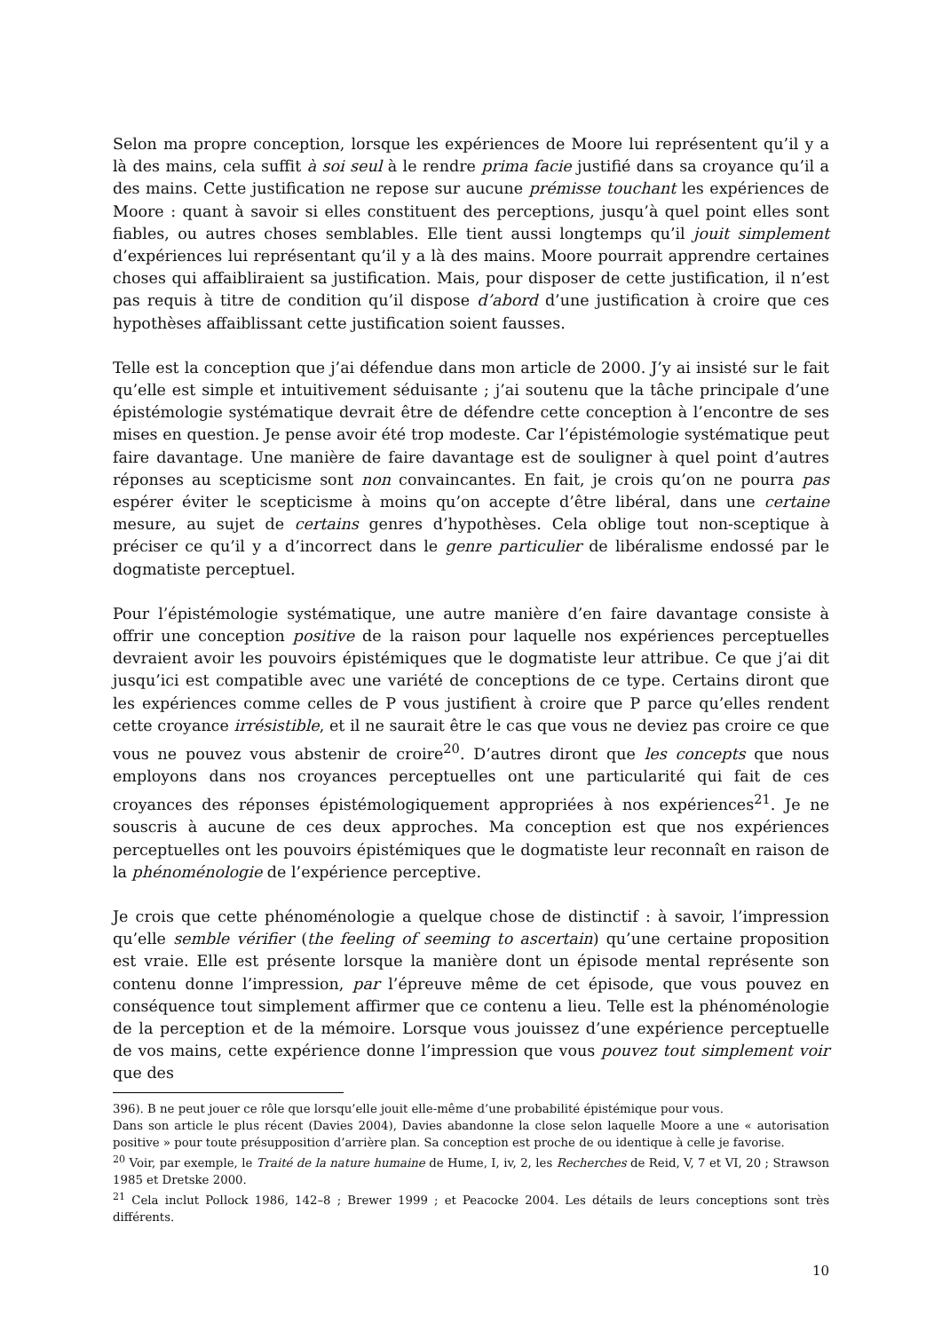Selon ma propre conception, lorsque les expériences de Moore lui représentent qu’il y a là des mains, cela suffit à soi seul à le rendre prima facie justifié dans sa croyance qu’il a des mains. Cette justification ne repose sur aucune prémisse touchant les expériences de Moore : quant à savoir si elles constituent des perceptions, jusqu’à quel point elles sont fiables, ou autres choses semblables. Elle tient aussi longtemps qu’il jouit simplement d’expériences lui représentant qu’il y a là des mains. Moore pourrait apprendre certaines choses qui affaibliraient sa justification. Mais, pour disposer de cette justification, il n’est pas requis à titre de condition qu’il dispose d’abord d’une justification à croire que ces hypothèses affaiblissant cette justification soient fausses.
Telle est la conception que j’ai défendue dans mon article de 2000. J’y ai insisté sur le fait qu’elle est simple et intuitivement séduisante ; j’ai soutenu que la tâche principale d’une épistémologie systématique devrait être de défendre cette conception à l’encontre de ses mises en question. Je pense avoir été trop modeste. Car l’épistémologie systématique peut faire davantage. Une manière de faire davantage est de souligner à quel point d’autres réponses au scepticisme sont non convaincantes. En fait, je crois qu’on ne pourra pas espérer éviter le scepticisme à moins qu’on accepte d’être libéral, dans une certaine mesure, au sujet de certains genres d’hypothèses. Cela oblige tout non-sceptique à préciser ce qu’il y a d’incorrect dans le genre particulier de libéralisme endossé par le dogmatiste perceptuel.
Pour l’épistémologie systématique, une autre manière d’en faire davantage consiste à offrir une conception positive de la raison pour laquelle nos expériences perceptuelles devraient avoir les pouvoirs épistémiques que le dogmatiste leur attribue. Ce que j’ai dit jusqu’ici est compatible avec une variété de conceptions de ce type. Certains diront que les expériences comme celles de P vous justifient à croire que P parce qu’elles rendent cette croyance irrésistible, et il ne saurait être le cas que vous ne deviez pas croire ce que vous ne pouvez vous abstenir de croire<sup>20</sup>. D’autres diront que les concepts que nous employons dans nos croyances perceptuelles ont une particularité qui fait de ces croyances des réponses épistémologiquement appropriées à nos expériences<sup>21</sup>. Je ne souscris à aucune de ces deux approches. Ma conception est que nos expériences perceptuelles ont les pouvoirs épistémiques que le dogmatiste leur reconnaît en raison de la phénoménologie de l’expérience perceptive.
Je crois que cette phénoménologie a quelque chose de distinctif : à savoir, l’impression qu’elle semble vérifier (the feeling of seeming to ascertain) qu’une certaine proposition est vraie. Elle est présente lorsque la manière dont un épisode mental représente son contenu donne l’impression, par l’épreuve même de cet épisode, que vous pouvez en conséquence tout simplement affirmer que ce contenu a lieu. Telle est la phénoménologie de la perception et de la mémoire. Lorsque vous jouissez d’une expérience perceptuelle de vos mains, cette expérience donne l’impression que vous pouvez tout simplement voir que des
396). B ne peut jouer ce rôle que lorsqu’elle jouit elle-même d’une probabilité épistémique pour vous.
Dans son article le plus récent (Davies 2004), Davies abandonne la close selon laquelle Moore a une « autorisation positive » pour toute présupposition d’arrière plan. Sa conception est proche de ou identique à celle je favorise.
<sup>20</sup> Voir, par exemple, le Traité de la nature humaine de Hume, I, iv, 2, les Recherches de Reid, V, 7 et VI, 20 ; Strawson 1985 et Dretske 2000.
<sup>21</sup> Cela inclut Pollock 1986, 142–8 ; Brewer 1999 ; et Peacocke 2004. Les détails de leurs conceptions sont très différents.
10